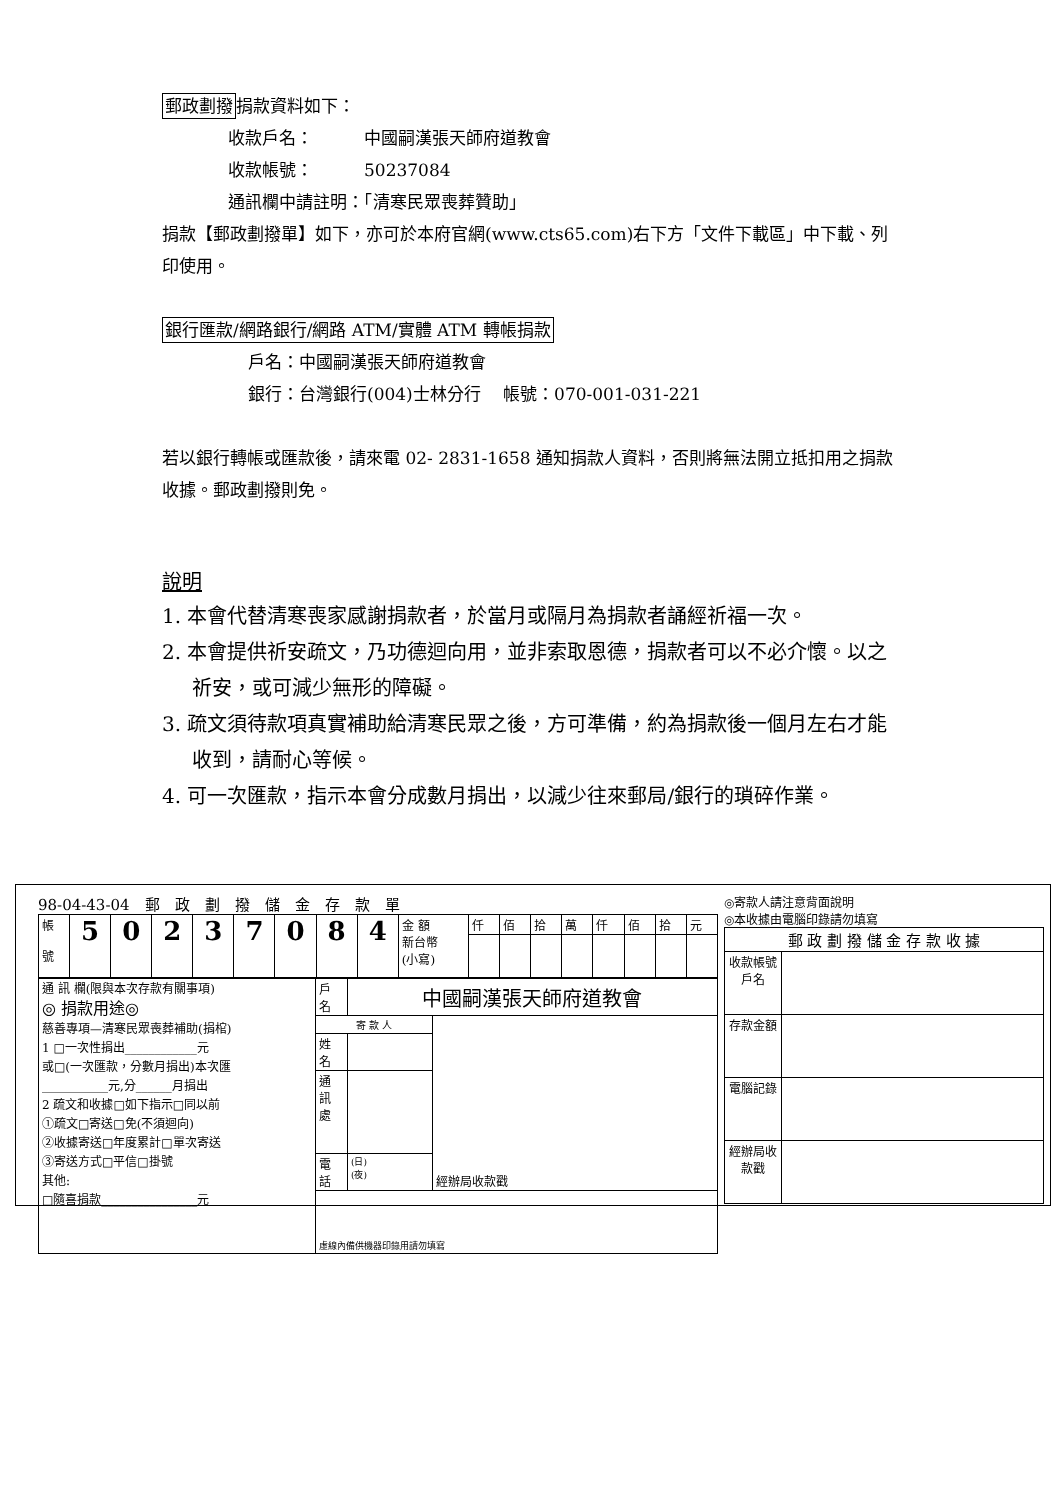郵政劃撥捐款資料如下：
收款戶名：　　　中國嗣漢張天師府道教會
收款帳號：　　　50237084
通訊欄中請註明：「清寒民眾喪葬贊助」
捐款【郵政劃撥單】如下，亦可於本府官網(www.cts65.com)右下方「文件下載區」中下載、列印使用。
銀行匯款/網路銀行/網路 ATM/實體 ATM 轉帳捐款
戶名：中國嗣漢張天師府道教會
銀行：台灣銀行(004)士林分行　 帳號：070-001-031-221
若以銀行轉帳或匯款後，請來電 02- 2831-1658 通知捐款人資料，否則將無法開立抵扣用之捐款收據。郵政劃撥則免。
說明
1. 本會代替清寒喪家感謝捐款者，於當月或隔月為捐款者誦經祈福一次。
2. 本會提供祈安疏文，乃功德迴向用，並非索取恩德，捐款者可以不必介懷。以之祈安，或可減少無形的障礙。
3. 疏文須待款項真實補助給清寒民眾之後，方可準備，約為捐款後一個月左右才能收到，請耐心等候。
4. 可一次匯款，指示本會分成數月捐出，以減少往來郵局/銀行的瑣碎作業。
98-04-43-04　郵　政　劃　撥　儲　金　存　款　單
| 帳 號 | 5 | 0 | 2 | 3 | 7 | 0 | 8 | 4 | 金 額 新台幣 (小寫) | 仟 | 佰 | 拾 | 萬 | 仟 | 佰 | 拾 | 元 |
| 通 訊 欄(限與本次存款有關事項) ◎ 捐款用途◎ 慈善專項—清寒民眾喪葬補助(捐棺) 1 □一次性捐出____________元 或□(一次匯款，分數月捐出)本次匯 ___________元,分______月捐出 2 疏文和收據□如下指示□同以前 ①疏文□寄送□免(不須迴向) ②收據寄送□年度累計□單次寄送 ③寄送方式□平信□掛號 其他: □隨喜捐款________________元 | 戶 名 | 中國嗣漢張天師府道教會 | |
| | 寄 款 人 | | 經辦局收款戳 |
| | 姓 名 | | |
| | 通 訊 處 | | |
| | 電 話 | (日) (夜) | |
| | 虛線內備供機器印錄用請勿填寫 | | |
◎寄款人請注意背面說明
◎本收據由電腦印錄請勿填寫
| 郵 政 劃 撥 儲 金 存 款 收 據 | |
| --- | --- |
| 收款帳號戶名 | |
| 存款金額 | |
| 電腦記錄 | |
| 經辦局收款戳 | |